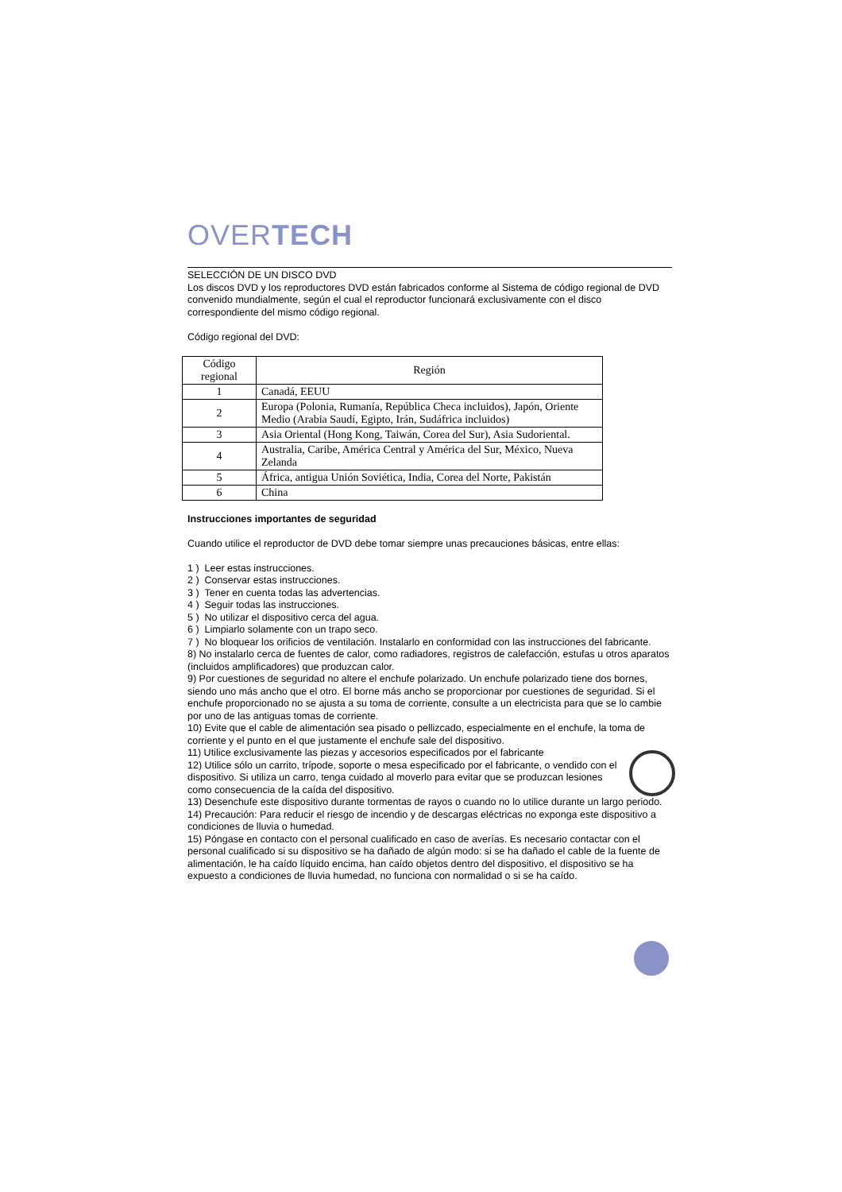OVERTECH
SELECCIÓN DE UN DISCO DVD
Los discos DVD y los reproductores DVD están fabricados conforme al Sistema de código regional de DVD convenido mundialmente, según el cual el reproductor funcionará exclusivamente con el disco correspondiente del mismo código regional.
Código regional del DVD:
| Código regional | Región |
| --- | --- |
| 1 | Canadá, EEUU |
| 2 | Europa (Polonia, Rumanía, República Checa incluidos), Japón, Oriente Medio (Arabia Saudí, Egipto, Irán, Sudáfrica incluidos) |
| 3 | Asia Oriental (Hong Kong, Taiwán, Corea del Sur), Asia Sudoriental. |
| 4 | Australia, Caribe, América Central y América del Sur, México, Nueva Zelanda |
| 5 | África, antigua Unión Soviética, India, Corea del Norte, Pakistán |
| 6 | China |
Instrucciones importantes de seguridad
Cuando utilice el reproductor de DVD debe tomar siempre unas precauciones básicas, entre ellas:
1 ) Leer estas instrucciones.
2 ) Conservar estas instrucciones.
3 ) Tener en cuenta todas las advertencias.
4 ) Seguir todas las instrucciones.
5 ) No utilizar el dispositivo cerca del agua.
6 ) Limpiarlo solamente con un trapo seco.
7 ) No bloquear los orificios de ventilación. Instalarlo en conformidad con las instrucciones del fabricante.
8) No instalarlo cerca de fuentes de calor, como radiadores, registros de calefacción, estufas u otros aparatos (incluidos amplificadores) que produzcan calor.
9) Por cuestiones de seguridad no altere el enchufe polarizado. Un enchufe polarizado tiene dos bornes, siendo uno más ancho que el otro. El borne más ancho se proporcionar por cuestiones de seguridad. Si el enchufe proporcionado no se ajusta a su toma de corriente, consulte a un electricista para que se lo cambie por uno de las antiguas tomas de corriente.
10) Evite que el cable de alimentación sea pisado o pellizcado, especialmente en el enchufe, la toma de corriente y el punto en el que justamente el enchufe sale del dispositivo.
11) Utilice exclusivamente las piezas y accesorios especificados por el fabricante
12) Utilice sólo un carrito, trípode, soporte o mesa especificado por el fabricante, o vendido con el dispositivo. Si utiliza un carro, tenga cuidado al moverlo para evitar que se produzcan lesiones como consecuencia de la caída del dispositivo.
13) Desenchufe este dispositivo durante tormentas de rayos o cuando no lo utilice durante un largo periodo.
14) Precaución: Para reducir el riesgo de incendio y de descargas eléctricas no exponga este dispositivo a condiciones de lluvia o humedad.
15) Póngase en contacto con el personal cualificado en caso de averías. Es necesario contactar con el personal cualificado si su dispositivo se ha dañado de algún modo: si se ha dañado el cable de la fuente de alimentación, le ha caído líquido encima, han caído objetos dentro del dispositivo, el dispositivo se ha expuesto a condiciones de lluvia humedad, no funciona con normalidad o si se ha caído.